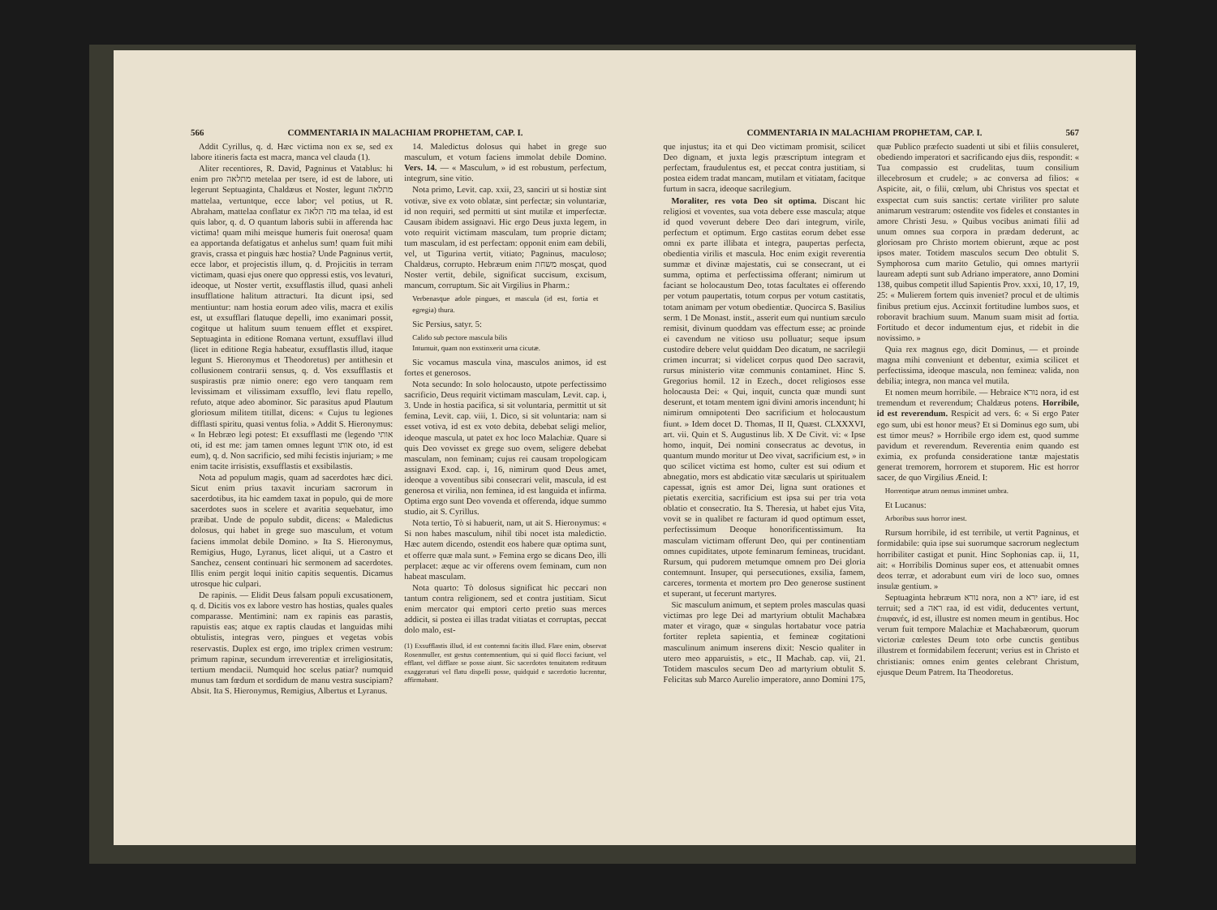566 COMMENTARIA IN MALACHIAM PROPHETAM, CAP. I.
Addit Cyrillus, q. d. Hæc victima non ex se, sed ex labore itineris facta est macra, manca vel clauda (1).
Aliter recentiores, R. David, Pagninus et Vatablus: hi enim pro מתלאה metelaa per tsere, id est de labore, uti legerunt Septuaginta, Chaldæus et Noster, legunt מתלאה mattelaa, vertuntque, ecce labor; vel potius, ut R. Abraham, mattelaa conflatur ex מה תלאה ma telaa, id est quis labor, q. d. O quantum laboris subii in afferenda hac victima! quam mihi meisque humeris fuit onerosa! quam ea apportanda defatigatus et anhelus sum! quam fuit mihi gravis, crassa et pinguis hæc hostia? Unde Pagninus vertit, ecce labor, et projecistis illum, q. d. Projicitis in terram victimam, quasi ejus onere quo oppressi estis, vos levaturi, ideoque, ut Noster vertit, exsufflastis illud, quasi anheli insufflatione halitum attracturi. Ita dicunt ipsi, sed mentiuntur: nam hostia eorum adeo vilis, macra et exilis est, ut exsufflari flatuque depelli, imo exanimari possit, cogitque ut halitum suum tenuem efflet et exspiret. Septuaginta in editione Romana vertunt, exsufflavi illud (licet in editione Regia habeatur, exsufflastis illud, itaque legunt S. Hieronymus et Theodoretus) per antithesin et collusionem contrarii sensus, q. d. Vos exsufflastis et suspirastis præ nimio onere: ego vero tanquam rem levissimam et vilissimam exsufflo, levi flatu repello, refuto, atque adeo abominor. Sic parasitus apud Plautum gloriosum militem titillat, dicens: « Cujus tu legiones difflasti spiritu, quasi ventus folia. » Addit S. Hieronymus: « In Hebræo legi potest: Et exsufflasti me (legendo אותי oti, id est me: jam tamen omnes legunt אותו oto, id est eum), q. d. Non sacrificio, sed mihi fecistis injuriam; » me enim tacite irrisistis, exsufflastis et exsibilastis.
Nota ad populum magis, quam ad sacerdotes hæc dici. Sicut enim prius taxavit incuriam sacrorum in sacerdotibus, ita hic eamdem taxat in populo, qui de more sacerdotes suos in scelere et avaritia sequebatur, imo præibat. Unde de populo subdit, dicens: « Maledictus dolosus, qui habet in grege suo masculum, et votum faciens immolat debile Domino. » Ita S. Hieronymus, Remigius, Hugo, Lyranus, licet aliqui, ut a Castro et Sanchez, censent continuari hic sermonem ad sacerdotes. Illis enim pergit loqui initio capitis sequentis. Dicamus utrosque hic culpari.
De rapinis. — Elidit Deus falsam populi excusationem, q. d. Dicitis vos ex labore vestro has hostias, quales quales comparasse. Mentimini: nam ex rapinis eas parastis, rapuistis eas; atque ex raptis claudas et languidas mihi obtulistis, integras vero, pingues et vegetas vobis reservastis. Duplex est ergo, imo triplex crimen vestrum: primum rapinæ, secundum irreverentiæ et irreligiositatis, tertium mendacii. Numquid hoc scelus patiar? numquid munus tam fœdum et sordidum de manu vestra suscipiam? Absit. Ita S. Hieronymus, Remigius, Albertus et Lyranus.
14. Maledictus dolosus qui habet in grege suo masculum, et votum faciens immolat debile Domino. Vers. 14. — « Masculum, » id est robustum, perfectum, integrum, sine vitio.
Nota primo, Levit. cap. xxii, 23, sanciri ut si hostiæ sint votivæ, sive ex voto oblatæ, sint perfectæ; sin voluntariæ, id non requiri, sed permitti ut sint mutilæ et imperfectæ. Causam ibidem assignavi. Hic ergo Deus juxta legem, in voto requirit victimam masculam, tum proprie dictam; tum masculam, id est perfectam: opponit enim eam debili, vel, ut Tigurina vertit, vitiato; Pagninus, maculoso; Chaldæus, corrupto. Hebræum enim משחת mosçat, quod Noster vertit, debile, significat succisum, excisum, mancum, corruptum. Sic ait Virgilius in Pharm.:
Verbenasque adole pingues, et mascula (id est, fortia et egregia) thura.
Sic Persius, satyr. 5:
Calido sub pectore mascula bilis
Intumuit, quam non exstinxerit urna cicutæ.
Sic vocamus mascula vina, masculos animos, id est fortes et generosos.
Nota secundo: In solo holocausto, utpote perfectissimo sacrificio, Deus requirit victimam masculam, Levit. cap. i, 3. Unde in hostia pacifica, si sit voluntaria, permittit ut sit femina, Levit. cap. viii, 1. Dico, si sit voluntaria: nam si esset votiva, id est ex voto debita, debebat seligi melior, ideoque mascula, ut patet ex hoc loco Malachiæ. Quare si quis Deo vovisset ex grege suo ovem, seligere debebat masculam, non feminam; cujus rei causam tropologicam assignavi Exod. cap. i, 16, nimirum quod Deus amet, ideoque a voventibus sibi consecrari velit, mascula, id est generosa et virilia, non feminea, id est languida et infirma. Optima ergo sunt Deo vovenda et offerenda, idque summo studio, ait S. Cyrillus.
Nota tertio, Τὸ si habuerit, nam, ut ait S. Hieronymus: « Si non habes masculum, nihil tibi nocet ista maledictio. Hæc autem dicendo, ostendit eos habere quæ optima sunt, et offerre quæ mala sunt. » Femina ergo se dicans Deo, illi perplacet: æque ac vir offerens ovem feminam, cum non habeat masculam.
Nota quarto: Τὸ dolosus significat hic peccari non tantum contra religionem, sed et contra justitiam. Sicut enim mercator qui emptori certo pretio suas merces addicit, si postea ei illas tradat vitiatas et corruptas, peccat dolo malo, est-
(1) Exsufflastis illud, id est contemni facitis illud. Flare enim, observat Rosenmuller, est gestus contemnentium, qui si quid flocci faciunt, vel efflant, vel difflare se posse aiunt. Sic sacerdotes tenuitatem redituum exaggeraturi vel flatu dispelli posse, quidquid e sacerdotio lucrentur, affirmabant.
COMMENTARIA IN MALACHIAM PROPHETAM, CAP. I. 567
que injustus; ita et qui Deo victimam promisit, scilicet Deo dignam, et juxta legis præscriptum integram et perfectam, fraudulentus est, et peccat contra justitiam, si postea eidem tradat mancam, mutilam et vitiatam, facitque furtum in sacra, ideoque sacrilegium.
Moraliter, res vota Deo sit optima. Discant hic religiosi et voventes, sua vota debere esse mascula; atque id quod voverunt debere Deo dari integrum, virile, perfectum et optimum. Ergo castitas eorum debet esse omni ex parte illibata et integra, paupertas perfecta, obedientia virilis et mascula. Hoc enim exigit reverentia summæ et divinæ majestatis, cui se consecrant, ut ei summa, optima et perfectissima offerant; nimirum ut faciant se holocaustum Deo, totas facultates ei offerendo per votum paupertatis, totum corpus per votum castitatis, totam animam per votum obedientiæ. Quocirca S. Basilius serm. 1 De Monast. instit., asserit eum qui nuntium sæculo remisit, divinum quoddam vas effectum esse; ac proinde ei cavendum ne vitioso usu polluatur; seque ipsum custodire debere velut quiddam Deo dicatum, ne sacrilegii crimen incurrat; si videlicet corpus quod Deo sacravit, rursus ministerio vitæ communis contaminet. Hinc S. Gregorius homil. 12 in Ezech., docet religiosos esse holocausta Dei: « Qui, inquit, cuncta quæ mundi sunt deserunt, et totam mentem igni divini amoris incendunt; hi nimirum omnipotenti Deo sacrificium et holocaustum fiunt. » Idem docet D. Thomas, II II, Quæst. CLXXXVI, art. vii. Quin et S. Augustinus lib. X De Civit. vi: « Ipse homo, inquit, Dei nomini consecratus ac devotus, in quantum mundo moritur ut Deo vivat, sacrificium est, » in quo scilicet victima est homo, culter est sui odium et abnegatio, mors est abdicatio vitæ sæcularis ut spiritualem capessat, ignis est amor Dei, ligna sunt orationes et pietatis exercitia, sacrificium est ipsa sui per tria vota oblatio et consecratio. Ita S. Theresia, ut habet ejus Vita, vovit se in qualibet re facturam id quod optimum esset, perfectissimum Deoque honorificentissimum. Ita masculam victimam offerunt Deo, qui per continentiam omnes cupiditates, utpote feminarum femineas, trucidant. Rursum, qui pudorem metumque omnem pro Dei gloria contemnunt. Insuper, qui persecutiones, exsilia, famem, carceres, tormenta et mortem pro Deo generose sustinent et superant, ut fecerunt martyres.
Sic masculum animum, et septem proles masculas quasi victimas pro lege Dei ad martyrium obtulit Machabæa mater et virago, quæ « singulas hortabatur voce patria fortiter repleta sapientia, et femineæ cogitationi masculinum animum inserens dixit: Nescio qualiter in utero meo apparuistis, » etc., II Machab. cap. vii, 21. Totidem masculos secum Deo ad martyrium obtulit S. Felicitas sub Marco Aurelio imperatore, anno Domini 175, quæ Publico præfecto suadenti ut sibi et filiis consuleret, obediendo imperatori et sacrificando ejus diis, respondit: « Tua compassio est crudelitas, tuum consilium illecebrosum et crudele; » ac conversa ad filios: « Aspicite, ait, o filii, cœlum, ubi Christus vos spectat et exspectat cum suis sanctis: certate viriliter pro salute animarum vestrarum: ostendite vos fideles et constantes in amore Christi Jesu. » Quibus vocibus animati filii ad unum omnes sua corpora in prædam dederunt, ac gloriosam pro Christo mortem obierunt, æque ac post ipsos mater. Totidem masculos secum Deo obtulit S. Symphorosa cum marito Getulio, qui omnes martyrii lauream adepti sunt sub Adriano imperatore, anno Domini 138, quibus competit illud Sapientis Prov. xxxi, 10, 17, 19, 25: « Mulierem fortem quis inveniet? procul et de ultimis finibus pretium ejus. Accinxit fortitudine lumbos suos, et roboravit brachium suum. Manum suam misit ad fortia. Fortitudo et decor indumentum ejus, et ridebit in die novissimo. »
Quia rex magnus ego, dicit Dominus, — et proinde magna mihi conveniunt et debentur, eximia scilicet et perfectissima, ideoque mascula, non feminea: valida, non debilia; integra, non manca vel mutila.
Et nomen meum horribile. — Hebraice נורא nora, id est tremendum et reverendum; Chaldæus potens. Horribile, id est reverendum. Respicit ad vers. 6: « Si ergo Pater ego sum, ubi est honor meus? Et si Dominus ego sum, ubi est timor meus? » Horribile ergo idem est, quod summe pavidum et reverendum. Reverentia enim quando est eximia, ex profunda consideratione tantæ majestatis generat tremorem, horrorem et stuporem. Hic est horror sacer, de quo Virgilius Æneid. I:
Horrentique atrum nemus imminet umbra.
Et Lucanus:
Arboribus suus horror inest.
Rursum horribile, id est terribile, ut vertit Pagninus, et formidabile: quia ipse sui suorumque sacrorum neglectum horribiliter castigat et punit. Hinc Sophonias cap. ii, 11, ait: « Horribilis Dominus super eos, et attenuabit omnes deos terræ, et adorabunt eum viri de loco suo, omnes insulæ gentium. »
Septuaginta hebræum נורא nora, non a ירא iare, id est terruit; sed a ראה raa, id est vidit, deducentes vertunt, ἐπιφανές, id est, illustre est nomen meum in gentibus. Hoc verum fuit tempore Malachiæ et Machabæorum, quorum victoriæ cœlestes Deum toto orbe cunctis gentibus illustrem et formidabilem fecerunt; verius est in Christo et christianis: omnes enim gentes celebrant Christum, ejusque Deum Patrem. Ita Theodoretus.